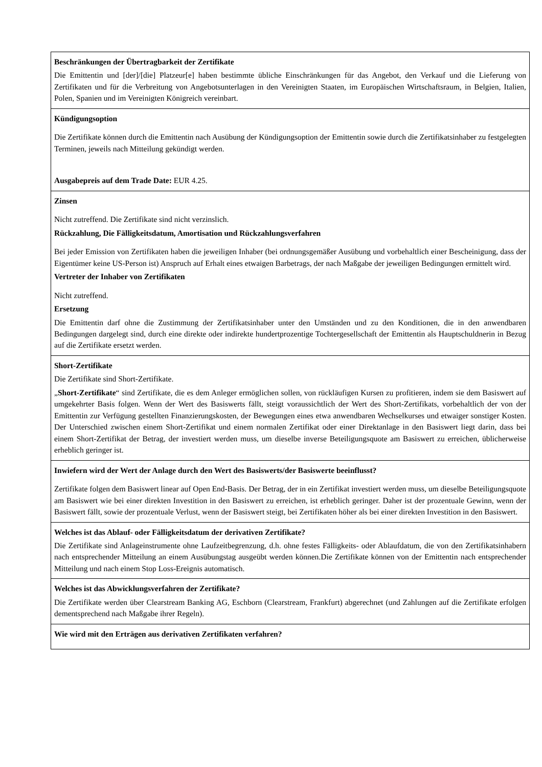| Beschränkungen der Übertragbarkeit der Zertifikate Die Emittentin und [der]/[die] Platzeur[e] haben bestimmte übliche Einschränkungen für das Angebot, den Verkauf und die Lieferung von Zertifikaten und für die Verbreitung von Angebotsunterlagen in den Vereinigten Staaten, im Europäischen Wirtschaftsraum, in Belgien, Italien, Polen, Spanien und im Vereinigten Königreich vereinbart. |
| Kündigungsoption Die Zertifikate können durch die Emittentin nach Ausübung der Kündigungsoption der Emittentin sowie durch die Zertifikatsinhaber zu festgelegten Terminen, jeweils nach Mitteilung gekündigt werden. Ausgabepreis auf dem Trade Date: EUR 4.25. |
| Zinsen Nicht zutreffend. Die Zertifikate sind nicht verzinslich. Rückzahlung, Die Fälligkeitsdatum, Amortisation und Rückzahlungsverfahren Bei jeder Emission von Zertifikaten haben die jeweiligen Inhaber (bei ordnungsgemäßer Ausübung und vorbehaltlich einer Bescheinigung, dass der Eigentümer keine US-Person ist) Anspruch auf Erhalt eines etwaigen Barbetrags, der nach Maßgabe der jeweiligen Bedingungen ermittelt wird. Vertreter der Inhaber von Zertifikaten Nicht zutreffend. Ersetzung Die Emittentin darf ohne die Zustimmung der Zertifikatsinhaber unter den Umständen und zu den Konditionen, die in den anwendbaren Bedingungen dargelegt sind, durch eine direkte oder indirekte hundertprozentige Tochtergesellschaft der Emittentin als Hauptschuldnerin in Bezug auf die Zertifikate ersetzt werden. |
| Short-Zertifikate Die Zertifikate sind Short-Zertifikate. „ Short-Zertifikate “ sind Zertifikate, die es dem Anleger ermöglichen sollen, von rückläufigen Kursen zu profitieren, indem sie dem Basiswert auf umgekehrter Basis folgen. Wenn der Wert des Basiswerts fällt, steigt voraussichtlich der Wert des Short-Zertifikats, vorbehaltlich der von der Emittentin zur Verfügung gestellten Finanzierungskosten, der Bewegungen eines etwa anwendbaren Wechselkurses und etwaiger sonstiger Kosten. Der Unterschied zwischen einem Short-Zertifikat und einem normalen Zertifikat oder einer Direktanlage in den Basiswert liegt darin, dass bei einem Short-Zertifikat der Betrag, der investiert werden muss, um dieselbe inverse Beteiligungsquote am Basiswert zu erreichen, üblicherweise erheblich geringer ist. |
| Inwiefern wird der Wert der Anlage durch den Wert des Basiswerts/der Basiswerte beeinflusst? Zertifikate folgen dem Basiswert linear auf Open End-Basis. Der Betrag, der in ein Zertifikat investiert werden muss, um dieselbe Beteiligungsquote am Basiswert wie bei einer direkten Investition in den Basiswert zu erreichen, ist erheblich geringer. Daher ist der prozentuale Gewinn, wenn der Basiswert fällt, sowie der prozentuale Verlust, wenn der Basiswert steigt, bei Zertifikaten höher als bei einer direkten Investition in den Basiswert. |
| Welches ist das Ablauf- oder Fälligkeitsdatum der derivativen Zertifikate? Die Zertifikate sind Anlageinstrumente ohne Laufzeitbegrenzung, d.h. ohne festes Fälligkeits- oder Ablaufdatum, die von den Zertifikatsinhabern nach entsprechender Mitteilung an einem Ausübungstag ausgeübt werden können.Die Zertifikate können von der Emittentin nach entsprechender Mitteilung und nach einem Stop Loss-Ereignis automatisch. |
| Welches ist das Abwicklungsverfahren der Zertifikate? Die Zertifikate werden über Clearstream Banking AG, Eschborn (Clearstream, Frankfurt) abgerechnet (und Zahlungen auf die Zertifikate erfolgen dementsprechend nach Maßgabe ihrer Regeln). |
| Wie wird mit den Erträgen aus derivativen Zertifikaten verfahren? |